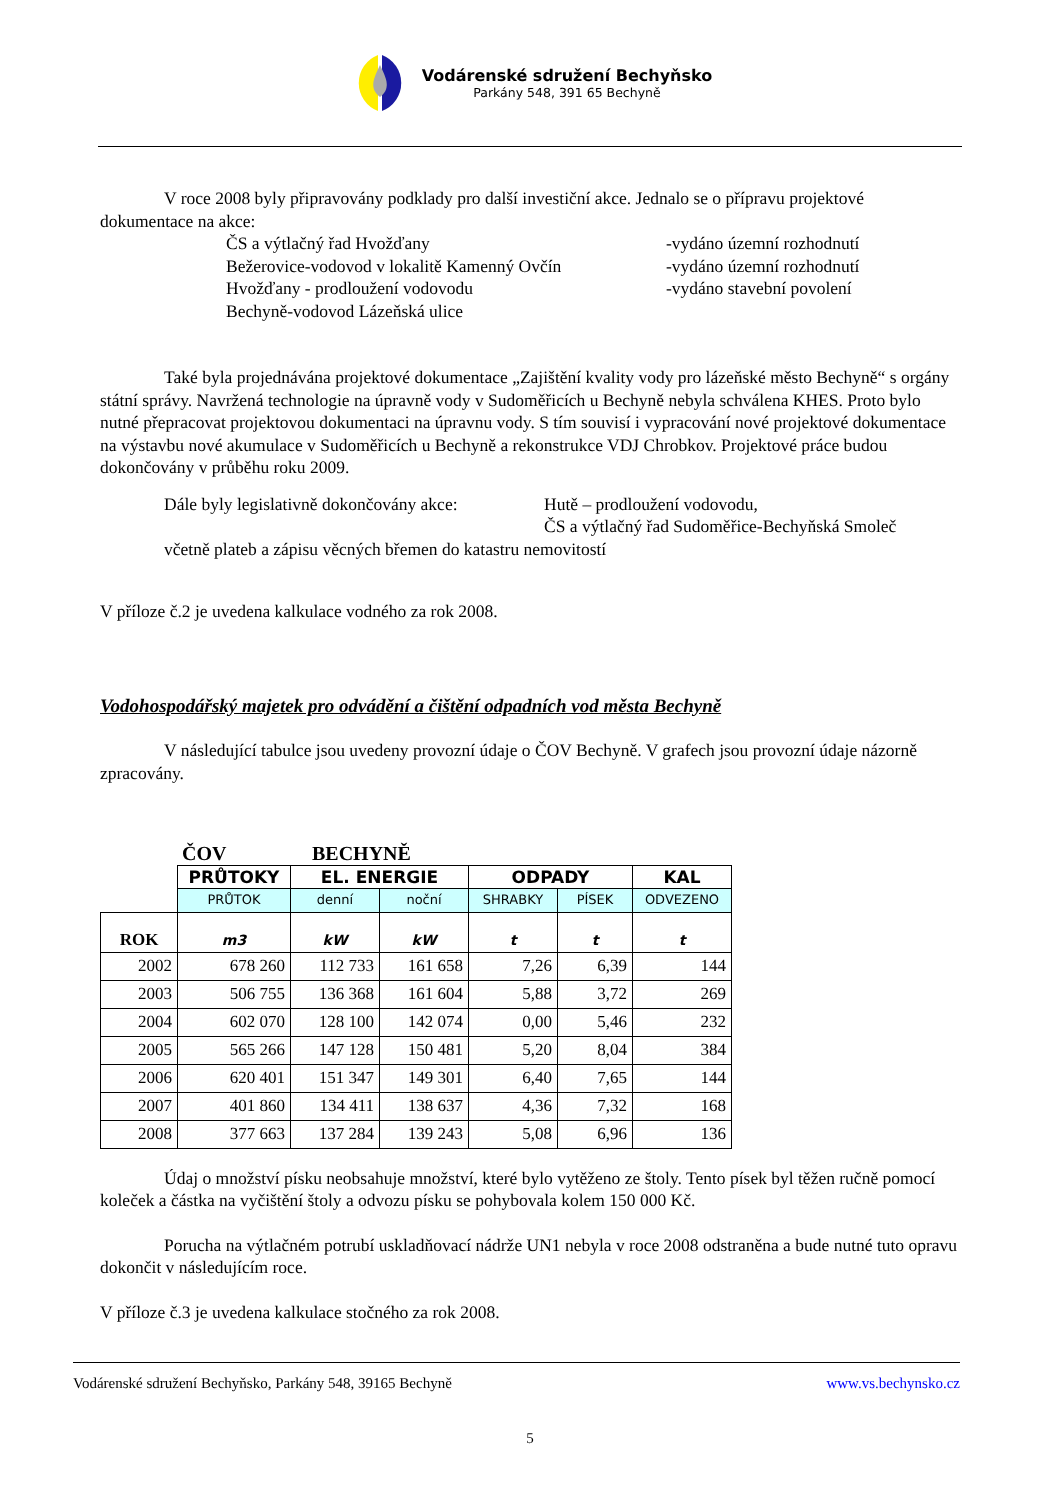Vodárenské sdružení Bechyňsko
Parkány 548, 391 65 Bechyně
V roce 2008 byly připravovány podklady pro další investiční akce. Jednalo se o přípravu projektové dokumentace na akce:
ČS a výtlačný řad Hvožďany -vydáno územní rozhodnutí
Bežerovice-vodovod v lokalitě Kamenný Ovčín -vydáno územní rozhodnutí
Hvožďany - prodloužení vodovodu -vydáno stavební povolení
Bechyně-vodovod Lázeňská ulice
Také byla projednávána projektové dokumentace „Zajištění kvality vody pro lázeňské město Bechyně“ s orgány státní správy. Navržená technologie na úpravně vody v Sudoměřicích u Bechyně nebyla schválena KHES. Proto bylo nutné přepracovat projektovou dokumentaci na úpravnu vody. S tím souvisí i vypracování nové projektové dokumentace na výstavbu nové akumulace v Sudoměřicích u Bechyně a rekonstrukce VDJ Chrobkov. Projektové práce budou dokončovány v průběhu roku 2009.
Dále byly legislativně dokončovány akce: Hutě – prodloužení vodovodu,
ČS a výtlačný řad Sudoměřice-Bechyňská Smoleč
včetně plateb a zápisu věcných břemen do katastru nemovitostí
V příloze č.2 je uvedena kalkulace vodného za rok 2008.
Vodohospodářský majetek pro odvádění a čištění odpadních vod města Bechyně
V následující tabulce jsou uvedeny provozní údaje o ČOV Bechyně. V grafech jsou provozní údaje názorně zpracovány.
ČOV BECHYNĚ
| | PRŮTOKY | EL. ENERGIE | | ODPADY | | KAL |
| | PRŮTOK | denní | noční | SHRABKY | PÍSEK | ODVEZENO |
| ROK | m3 | kW | kW | t | t | t |
| 2002 | 678 260 | 112 733 | 161 658 | 7,26 | 6,39 | 144 |
| 2003 | 506 755 | 136 368 | 161 604 | 5,88 | 3,72 | 269 |
| 2004 | 602 070 | 128 100 | 142 074 | 0,00 | 5,46 | 232 |
| 2005 | 565 266 | 147 128 | 150 481 | 5,20 | 8,04 | 384 |
| 2006 | 620 401 | 151 347 | 149 301 | 6,40 | 7,65 | 144 |
| 2007 | 401 860 | 134 411 | 138 637 | 4,36 | 7,32 | 168 |
| 2008 | 377 663 | 137 284 | 139 243 | 5,08 | 6,96 | 136 |
Údaj o množství písku neobsahuje množství, které bylo vytěženo ze štoly. Tento písek byl těžen ručně pomocí koleček a částka na vyčištění štoly a odvozu písku se pohybovala kolem 150 000 Kč.
Porucha na výtlačném potrubí uskladňovací nádrže UN1 nebyla v roce 2008 odstraněna a bude nutné tuto opravu dokončit v následujícím roce.
V příloze č.3 je uvedena kalkulace stočného za rok 2008.
Vodárenské sdružení Bechyňsko, Parkány 548, 39165 Bechyně www.vs.bechynsko.cz
5